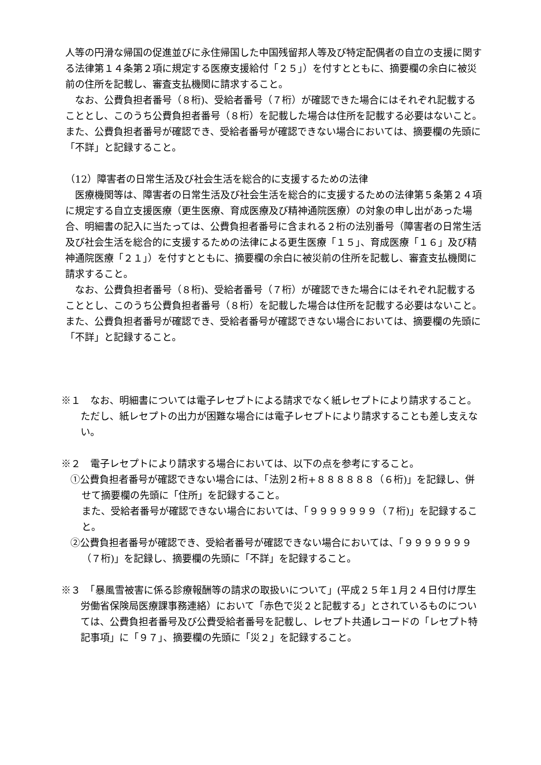人等の円滑な帰国の促進並びに永住帰国した中国残留邦人等及び特定配偶者の自立の支援に関する法律第１４条第２項に規定する医療支援給付「２５」）を付すとともに、摘要欄の余白に被災前の住所を記載し、審査支払機関に請求すること。
なお、公費負担者番号（８桁)、受給者番号（７桁）が確認できた場合にはそれぞれ記載することとし、このうち公費負担者番号（８桁）を記載した場合は住所を記載する必要はないこと。また、公費負担者番号が確認でき、受給者番号が確認できない場合においては、摘要欄の先頭に「不詳」と記録すること。
（12）障害者の日常生活及び社会生活を総合的に支援するための法律
医療機関等は、障害者の日常生活及び社会生活を総合的に支援するための法律第５条第２４項に規定する自立支援医療（更生医療、育成医療及び精神通院医療）の対象の申し出があった場合、明細書の記入に当たっては、公費負担者番号に含まれる２桁の法別番号（障害者の日常生活及び社会生活を総合的に支援するための法律による更生医療「１５」、育成医療「１６」及び精神通院医療「２１」）を付すとともに、摘要欄の余白に被災前の住所を記載し、審査支払機関に請求すること。
なお、公費負担者番号（８桁)、受給者番号（７桁）が確認できた場合にはそれぞれ記載することとし、このうち公費負担者番号（８桁）を記載した場合は住所を記載する必要はないこと。また、公費負担者番号が確認でき、受給者番号が確認できない場合においては、摘要欄の先頭に「不詳」と記録すること。
※１　なお、明細書については電子レセプトによる請求でなく紙レセプトにより請求すること。ただし、紙レセプトの出力が困難な場合には電子レセプトにより請求することも差し支えない。
※２　電子レセプトにより請求する場合においては、以下の点を参考にすること。
①公費負担者番号が確認できない場合には、「法別２桁+８８８８８８（６桁)」を記録し、併せて摘要欄の先頭に「住所」を記録すること。
また、受給者番号が確認できない場合においては、「９９９９９９９（７桁)」を記録すること。
②公費負担者番号が確認でき、受給者番号が確認できない場合においては、「９９９９９９９（７桁)」を記録し、摘要欄の先頭に「不詳」を記録すること。
※３　「暴風雪被害に係る診療報酬等の請求の取扱いについて」(平成２５年１月２４日付け厚生労働省保険局医療課事務連絡）において「赤色で災２と記載する」とされているものについては、公費負担者番号及び公費受給者番号を記載し、レセプト共通レコードの「レセプト特記事項」に「９７」、摘要欄の先頭に「災２」を記録すること。